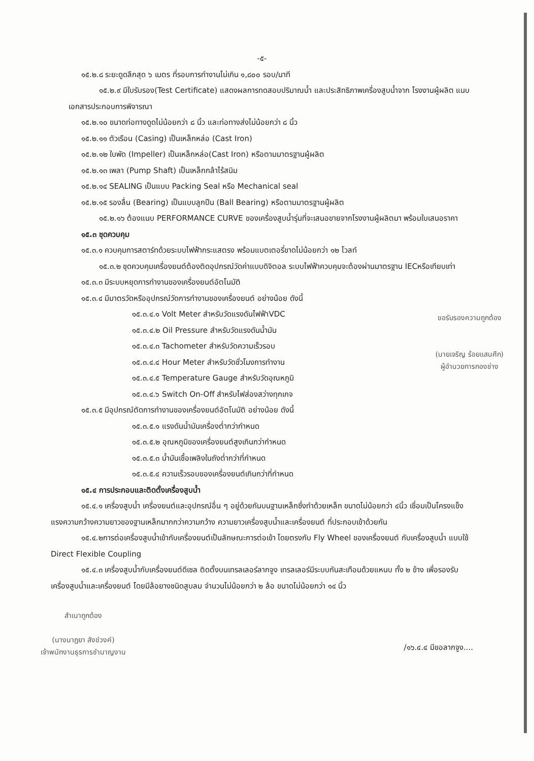-๕-
๑๕.๒.๘ ระยะดูดลึกสุด ๖ เมตร ที่รอบการทำงานไม่เกิน ๑,๘๐๐ รอบ/นาที
๑๕.๒.๙ มีใบรับรอง(Test Certificate) แสดงผลการทดสอบปริมาณน้ำ และประสิทธิภาพเครื่องสูบน้ำจาก โรงงานผู้ผลิต แนบเอกสารประกอบการพิจารณา
๑๕.๒.๑๐ ขนาดท่อทางดูดไม่น้อยกว่า ๘ นิ้ว และท่อทางส่งไม่น้อยกว่า ๘ นิ้ว
๑๕.๒.๑๑ ตัวเรือน (Casing) เป็นเหล็กหล่อ (Cast Iron)
๑๕.๒.๑๒ ใบพัด (Impeller) เป็นเหล็กหล่อ(Cast Iron) หรือตามมาตรฐานผู้ผลิต
๑๕.๒.๑๓ เพลา (Pump Shaft) เป็นเหล็กกล้าไร้สนิม
๑๕.๒.๑๔ SEALING เป็นแบบ Packing Seal หรือ Mechanical seal
๑๕.๒.๑๕ รองลื่น (Bearing) เป็นแบบลูกปืน (Ball Bearing) หรือตามมาตรฐานผู้ผลิต
๑๕.๒.๑๖ ต้องแนบ PERFORMANCE CURVE ของเครื่องสูบน้ำรุ่นที่จะเสนอขายจากโรงงานผู้ผลิตมา พร้อมใบเสนอราคา
๑๕.๓ ชุดควบคุม
๑๕.๓.๑ ควบคุมการสตาร์ทด้วยระบบไฟฟ้ากระแสตรง พร้อมแบตเตอรี่ขาดไม่น้อยกว่า ๑๒ โวลท์
๑๕.๓.๒ ชุดควบคุมเครื่องยนต์ต้องติดอุปกรณ์วัดค่าแบบดิจิตอล ระบบไฟฟ้าควบคุมจะต้องผ่านมาตรฐาน IECหรือเทียบเท่า
๑๕.๓.๓ มีระบบหยุดการทำงานของเครื่องยนต์อัตโนมัติ
๑๕.๓.๔ มีมาตรวัดหรืออุปกรณ์วัดการทำงานของเครื่องยนต์ อย่างน้อย ดังนี้
๑๕.๓.๔.๑ Volt Meter สำหรับวัดแรงดันไฟฟ้าVDC
๑๕.๓.๔.๒ Oil Pressure สำหรับวัดแรงดันน้ำมัน
๑๕.๓.๔.๓ Tachometer สำหรับวัดความเร็วรอบ
๑๕.๓.๔.๔ Hour Meter สำหรับวัดชั่วโมงการทำงาน
๑๕.๓.๔.๕ Temperature Gauge สำหรับวัดอุณหภูมิ
๑๕.๓.๔.๖ Switch On-Off สำหรับไฟส่องสว่างทุกเกจ
ขอรับรองความถูกต้อง
(นายเจริญ ร้อยแสนศึก)
ผู้อำนวยการกองช่าง
๑๕.๓.๕ มีอุปกรณ์ตัดการทำงานของเครื่องยนต์อัตโนมัติ อย่างน้อย ดังนี้
๑๕.๓.๕.๑ แรงดันน้ำมันเครื่องต่ำกว่ากำหนด
๑๕.๓.๕.๒ อุณหภูมิของเครื่องยนต์สูงเกินกว่ากำหนด
๑๕.๓.๕.๓ น้ำมันเชื้อเพลิงในถังต่ำกว่าที่กำหนด
๑๕.๓.๕.๔ ความเร็วรอบของเครื่องยนต์เกินกว่าที่กำหนด
๑๕.๔ การประกอบและติดตั้งเครื่องสูบน้ำ
๑๕.๔.๑ เครื่องสูบน้ำ เครื่องยนต์และอุปกรณ์อื่น ๆ อยู่ด้วยกันบนฐานเหล็กซึ่งทำด้วยเหล็ก ขนาดไม่น้อยกว่า ๔นิ้ว เชื่อมเป็นโครงแข็งแรงความกว้างความยาวของฐานเหล็กมากกว่าความกว้าง ความยาวเครื่องสูบน้ำและเครื่องยนต์ ที่ประกอบเข้าด้วยกัน
๑๕.๔.๒การต่อเครื่องสูบน้ำเข้ากับเครื่องยนต์เป็นลักษณะการต่อเข้า โดยตรงกับ Fly Wheel ของเครื่องยนต์ กับเครื่องสูบน้ำ แบบใช้ Direct Flexible Coupling
๑๕.๔.๓ เครื่องสูบน้ำกับเครื่องยนต์ดีเซล ติดตั้งบนเทรลเลอร์ลากจูง เทรลเลอร์มีระบบกันสะเทือนด้วยแหนบ ทั้ง ๒ ข้าง เพื่อรองรับเครื่องสูบน้ำและเครื่องยนต์ โดยมีล้อยางชนิดสูบลม จำนวนไม่น้อยกว่า ๒ ล้อ ขนาดไม่น้อยกว่า ๑๔ นิ้ว
สำเนาถูกต้อง
(นางนาฎยา สังข์วงค์)
เจ้าพนักงานธุรการชำนาญงาน
/๑๖.๔.๔ มีขอลากจูง....